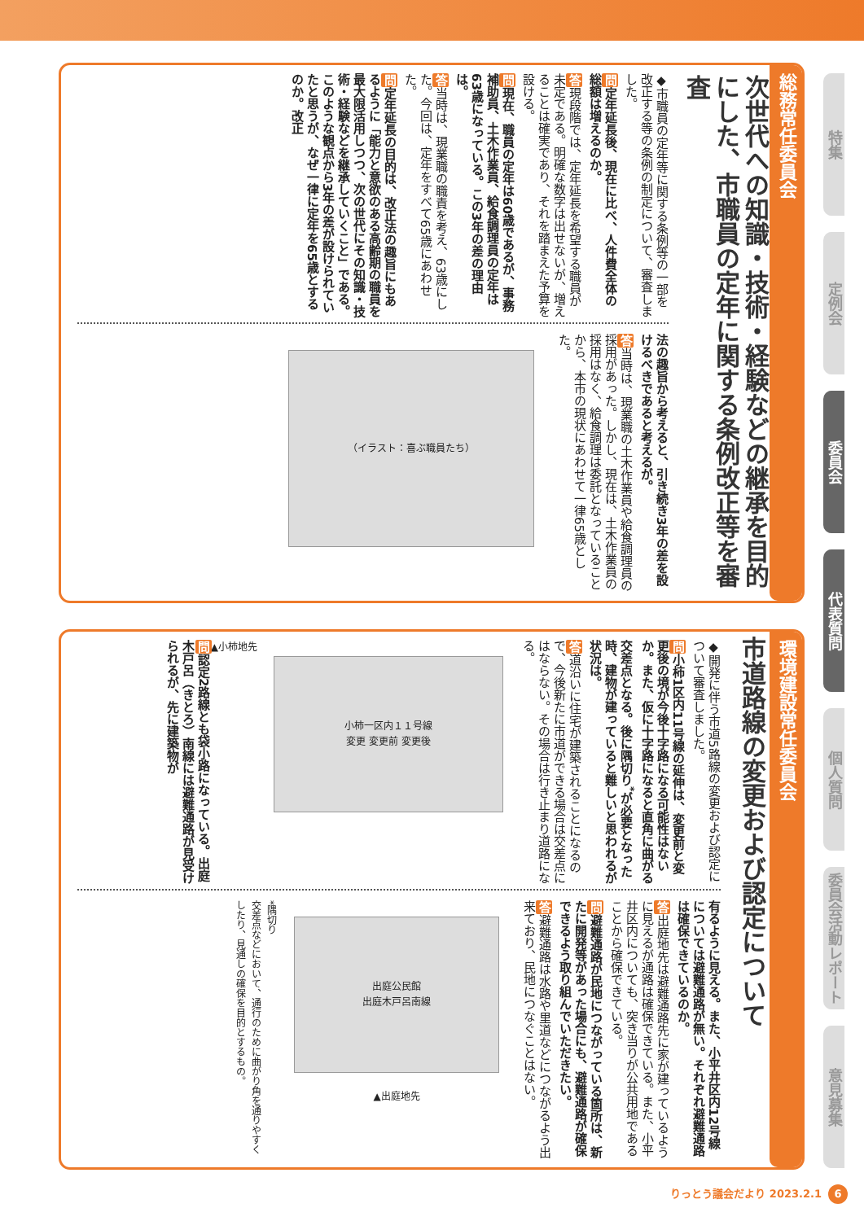総務常任委員会
次世代への知識・技術・経験などの継承を目的にした、市職員の定年に関する条例改正等を審査
◆市職員の定年等に関する条例等の一部を改正する等の条例の制定について、審査しました。
問定年延長後、現在に比べ、人件費全体の総額は増えるのか。
答現段階では、定年延長を希望する職員が未定である。明確な数字は出せないが、増えることは確実であり、それを踏まえた予算を設ける。
問現在、職員の定年は60歳であるが、事務補助員、土木作業員、給食調理員の定年は63歳になっている。この3年の差の理由は。
答当時は、現業職の職責を考え、63歳にした。今回は、定年をすべて65歳にあわせた。
問定年延長の目的は、改正法の趣旨にもあるように「能力と意欲のある高齢期の職員を最大限活用しつつ、次の世代にその知識・技術・経験などを継承していくこと」である。このような観点から3年の差が設けられていたと思うが、なぜ一律に定年を65歳とするのか。改正
法の趣旨から考えると、引き続き3年の差を設けるべきであると考えるが。
答当時は、現業職の土木作業員や給食調理員の採用があった。しかし、現在は、土木作業員の採用はなく、給食調理は委託となっていることから、本市の現状にあわせて一律65歳とした。
（イラスト：喜ぶ職員たち）
環境建設常任委員会
市道路線の変更および認定について
◆開発に伴う市道5路線の変更および認定について審査しました。
問小柿1区内11号線の延伸は、変更前と変更後の境が今後十字路になる可能性はないか。また、仮に十字路になると直角に曲がる交差点となる。後に隅切り<sup>*</sup>が必要となった時、建物が建っていると難しいと思われるが状況は。
答道沿いに住宅が建築されることになるので、今後新たに市道ができる場合は交差点にはならない。その場合は行き止まり道路になる。
小柿一区内１１号線
変更 変更前 変更後
▲小柿地先
問認定2路線とも袋小路になっている。出庭木戸呂（きとろ）南線には避難通路が見受けられるが、先に建築物が
有るように見える。また、小平井区内12号線については避難通路が無い。それぞれ避難通路は確保できているのか。
答出庭地先は避難通路先に家が建っているように見えるが通路は確保できている。また、小平井区内についても、突き当りが公共用地であることから確保できている。
問避難通路が民地につながっている箇所は、新たに開発等があった場合にも、避難通路が確保できるよう取り組んでいただきたい。
答避難通路は水路や里道などにつながるよう出来ており、民地につなぐことはない。
出庭公民館
出庭木戸呂南線
▲出庭地先
*隅切り
交差点などにおいて、通行のために曲がり角を通りやすくしたり、見通しの確保を目的とするもの。
特集
定例会
委員会
代表質問
個人質問
委員会活動レポート
意見募集
りっとう議会だより 2023.2.1 6